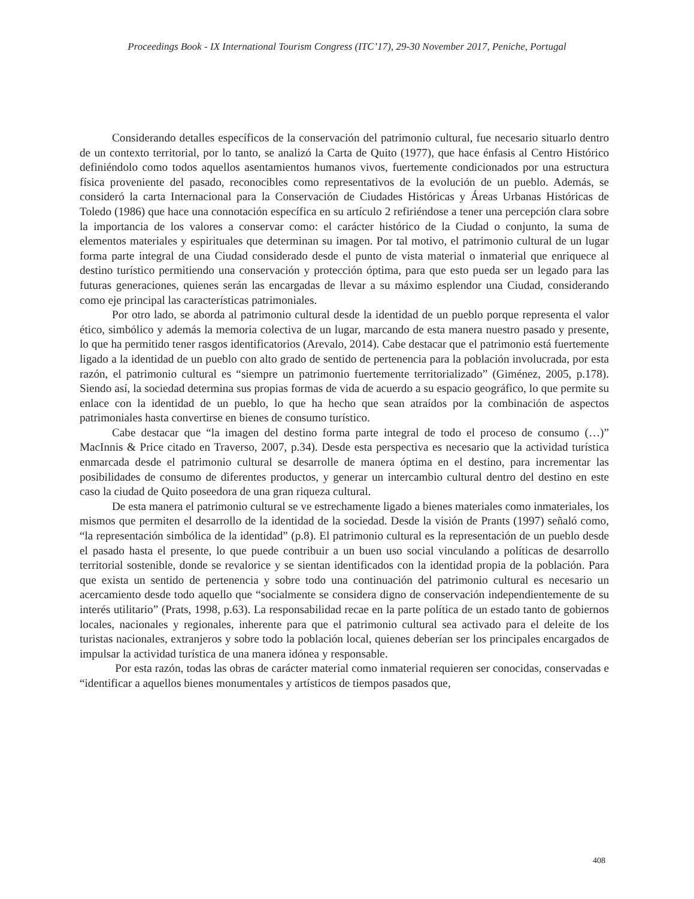Proceedings Book - IX International Tourism Congress (ITC’17), 29-30 November 2017, Peniche, Portugal
Considerando detalles específicos de la conservación del patrimonio cultural, fue necesario situarlo dentro de un contexto territorial, por lo tanto, se analizó la Carta de Quito (1977), que hace énfasis al Centro Histórico definiéndolo como todos aquellos asentamientos humanos vivos, fuertemente condicionados por una estructura física proveniente del pasado, reconocibles como representativos de la evolución de un pueblo. Además, se consideró la carta Internacional para la Conservación de Ciudades Históricas y Áreas Urbanas Históricas de Toledo (1986) que hace una connotación específica en su artículo 2 refiriéndose a tener una percepción clara sobre la importancia de los valores a conservar como: el carácter histórico de la Ciudad o conjunto, la suma de elementos materiales y espirituales que determinan su imagen. Por tal motivo, el patrimonio cultural de un lugar forma parte integral de una Ciudad considerado desde el punto de vista material o inmaterial que enriquece al destino turístico permitiendo una conservación y protección óptima, para que esto pueda ser un legado para las futuras generaciones, quienes serán las encargadas de llevar a su máximo esplendor una Ciudad, considerando como eje principal las características patrimoniales.
Por otro lado, se aborda al patrimonio cultural desde la identidad de un pueblo porque representa el valor ético, simbólico y además la memoria colectiva de un lugar, marcando de esta manera nuestro pasado y presente, lo que ha permitido tener rasgos identificatorios (Arevalo, 2014). Cabe destacar que el patrimonio está fuertemente ligado a la identidad de un pueblo con alto grado de sentido de pertenencia para la población involucrada, por esta razón, el patrimonio cultural es “siempre un patrimonio fuertemente territorializado” (Giménez, 2005, p.178). Siendo así, la sociedad determina sus propias formas de vida de acuerdo a su espacio geográfico, lo que permite su enlace con la identidad de un pueblo, lo que ha hecho que sean atraídos por la combinación de aspectos patrimoniales hasta convertirse en bienes de consumo turístico.
Cabe destacar que “la imagen del destino forma parte integral de todo el proceso de consumo (…)” MacInnis & Price citado en Traverso, 2007, p.34). Desde esta perspectiva es necesario que la actividad turística enmarcada desde el patrimonio cultural se desarrolle de manera óptima en el destino, para incrementar las posibilidades de consumo de diferentes productos, y generar un intercambio cultural dentro del destino en este caso la ciudad de Quito poseedora de una gran riqueza cultural.
De esta manera el patrimonio cultural se ve estrechamente ligado a bienes materiales como inmateriales, los mismos que permiten el desarrollo de la identidad de la sociedad. Desde la visión de Prants (1997) señaló como, “la representación simbólica de la identidad” (p.8). El patrimonio cultural es la representación de un pueblo desde el pasado hasta el presente, lo que puede contribuir a un buen uso social vinculando a políticas de desarrollo territorial sostenible, donde se revalorice y se sientan identificados con la identidad propia de la población. Para que exista un sentido de pertenencia y sobre todo una continuación del patrimonio cultural es necesario un acercamiento desde todo aquello que “socialmente se considera digno de conservación independientemente de su interés utilitario” (Prats, 1998, p.63). La responsabilidad recae en la parte política de un estado tanto de gobiernos locales, nacionales y regionales, inherente para que el patrimonio cultural sea activado para el deleite de los turistas nacionales, extranjeros y sobre todo la población local, quienes deberían ser los principales encargados de impulsar la actividad turística de una manera idónea y responsable.
Por esta razón, todas las obras de carácter material como inmaterial requieren ser conocidas, conservadas e “identificar a aquellos bienes monumentales y artísticos de tiempos pasados que,
408